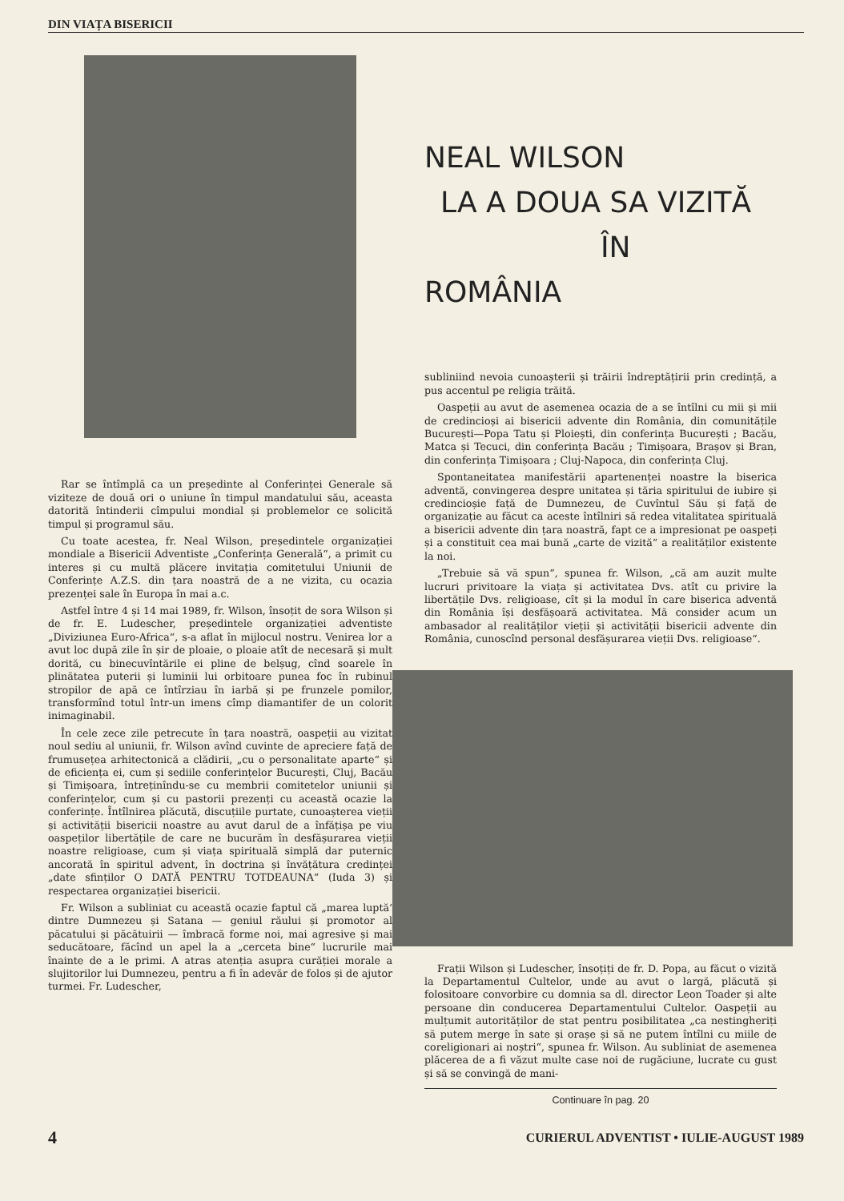DIN VIAȚA BISERICII
Rar se întîmplă ca un președinte al Conferinței Generale să viziteze de două ori o uniune în timpul mandatului său, aceasta datorită întinderii cîmpului mondial și problemelor ce solicită timpul și programul său.
Cu toate acestea, fr. Neal Wilson, președintele organizației mondiale a Bisericii Adventiste „Conferința Generală“, a primit cu interes și cu multă plăcere invitația comitetului Uniunii de Conferințe A.Z.S. din țara noastră de a ne vizita, cu ocazia prezenței sale în Europa în mai a.c.
Astfel între 4 și 14 mai 1989, fr. Wilson, însoțit de sora Wilson și de fr. E. Ludescher, președintele organizației adventiste „Diviziunea Euro-Africa“, s-a aflat în mijlocul nostru. Venirea lor a avut loc după zile în șir de ploaie, o ploaie atît de necesară și mult dorită, cu binecuvîntările ei pline de belșug, cînd soarele în plinătatea puterii și luminii lui orbitoare punea foc în rubinul stropilor de apă ce întîrziau în iarbă și pe frunzele pomilor, transformînd totul într-un imens cîmp diamantifer de un colorit inimaginabil.
În cele zece zile petrecute în țara noastră, oaspeții au vizitat noul sediu al uniunii, fr. Wilson avînd cuvinte de apreciere față de frumusețea arhitectonică a clădirii, „cu o personalitate aparte“ și de eficiența ei, cum și sediile conferințelor București, Cluj, Bacău și Timișoara, întreținîndu-se cu membrii comitetelor uniunii și conferințelor, cum și cu pastorii prezenți cu această ocazie la conferințe. Întîlnirea plăcută, discuțiile purtate, cunoașterea vieții și activității bisericii noastre au avut darul de a înfățișa pe viu oaspeților libertățile de care ne bucurăm în desfășurarea vieții noastre religioase, cum și viața spirituală simplă dar puternic ancorată în spiritul advent, în doctrina și învățătura credinței „date sfinților O DATĂ PENTRU TOTDEAUNA“ (Iuda 3) și respectarea organizației bisericii.
Fr. Wilson a subliniat cu această ocazie faptul că „marea luptă‘ dintre Dumnezeu și Satana — geniul răului și promotor al păcatului și păcătuirii — îmbracă forme noi, mai agresive și mai seducătoare, făcînd un apel la a „cerceta bine“ lucrurile mai înainte de a le primi. A atras atenția asupra curăției morale a slujitorilor lui Dumnezeu, pentru a fi în adevăr de folos și de ajutor turmei. Fr. Ludescher,
NEAL WILSON
LA A DOUA SA VIZITĂ
ÎN ROMÂNIA
subliniind nevoia cunoașterii și trăirii îndreptățirii prin credință, a pus accentul pe religia trăită.
Oaspeții au avut de asemenea ocazia de a se întîlni cu mii și mii de credincioși ai bisericii advente din România, din comunitățile București—Popa Tatu și Ploiești, din conferința București ; Bacău, Matca și Tecuci, din conferința Bacău ; Timișoara, Brașov și Bran, din conferința Timișoara ; Cluj-Napoca, din conferința Cluj.
Spontaneitatea manifestării apartenenței noastre la biserica adventă, convingerea despre unitatea și tăria spiritului de iubire și credincioșie față de Dumnezeu, de Cuvîntul Său și față de organizație au făcut ca aceste întîlniri să redea vitalitatea spirituală a bisericii advente din țara noastră, fapt ce a impresionat pe oaspeți și a constituit cea mai bună „carte de vizită“ a realităților existente la noi.
„Trebuie să vă spun“, spunea fr. Wilson, „că am auzit multe lucruri privitoare la viața și activitatea Dvs. atît cu privire la libertățile Dvs. religioase, cît și la modul în care biserica adventă din România își desfășoară activitatea. Mă consider acum un ambasador al realităților vieții și activității bisericii advente din România, cunoscînd personal desfășurarea vieții Dvs. religioase“.
Frații Wilson și Ludescher, însoțiți de fr. D. Popa, au făcut o vizită la Departamentul Cultelor, unde au avut o largă, plăcută și folositoare convorbire cu domnia sa dl. director Leon Toader și alte persoane din conducerea Departamentului Cultelor. Oaspeții au mulțumit autorităților de stat pentru posibilitatea „ca nestingheriți să putem merge în sate și orașe și să ne putem întîlni cu miile de coreligionari ai noștri“, spunea fr. Wilson. Au subliniat de asemenea plăcerea de a fi văzut multe case noi de rugăciune, lucrate cu gust și să se convingă de mani-
Continuare în pag. 20
4 CURIERUL ADVENTIST • IULIE-AUGUST 1989